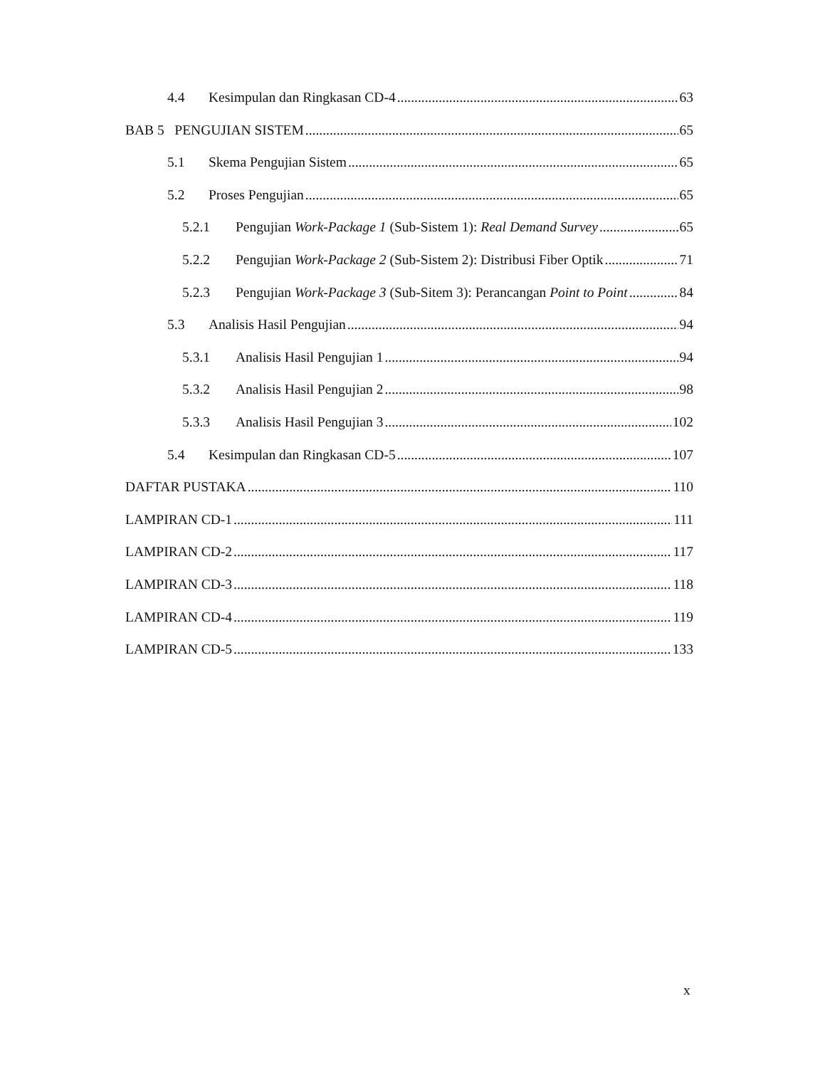4.4 Kesimpulan dan Ringkasan CD-4 63
BAB 5 PENGUJIAN SISTEM 65
5.1 Skema Pengujian Sistem 65
5.2 Proses Pengujian 65
5.2.1 Pengujian Work-Package 1 (Sub-Sistem 1): Real Demand Survey 65
5.2.2 Pengujian Work-Package 2 (Sub-Sistem 2): Distribusi Fiber Optik 71
5.2.3 Pengujian Work-Package 3 (Sub-Sitem 3): Perancangan Point to Point 84
5.3 Analisis Hasil Pengujian 94
5.3.1 Analisis Hasil Pengujian 1 94
5.3.2 Analisis Hasil Pengujian 2 98
5.3.3 Analisis Hasil Pengujian 3 102
5.4 Kesimpulan dan Ringkasan CD-5 107
DAFTAR PUSTAKA 110
LAMPIRAN CD-1 111
LAMPIRAN CD-2 117
LAMPIRAN CD-3 118
LAMPIRAN CD-4 119
LAMPIRAN CD-5 133
x